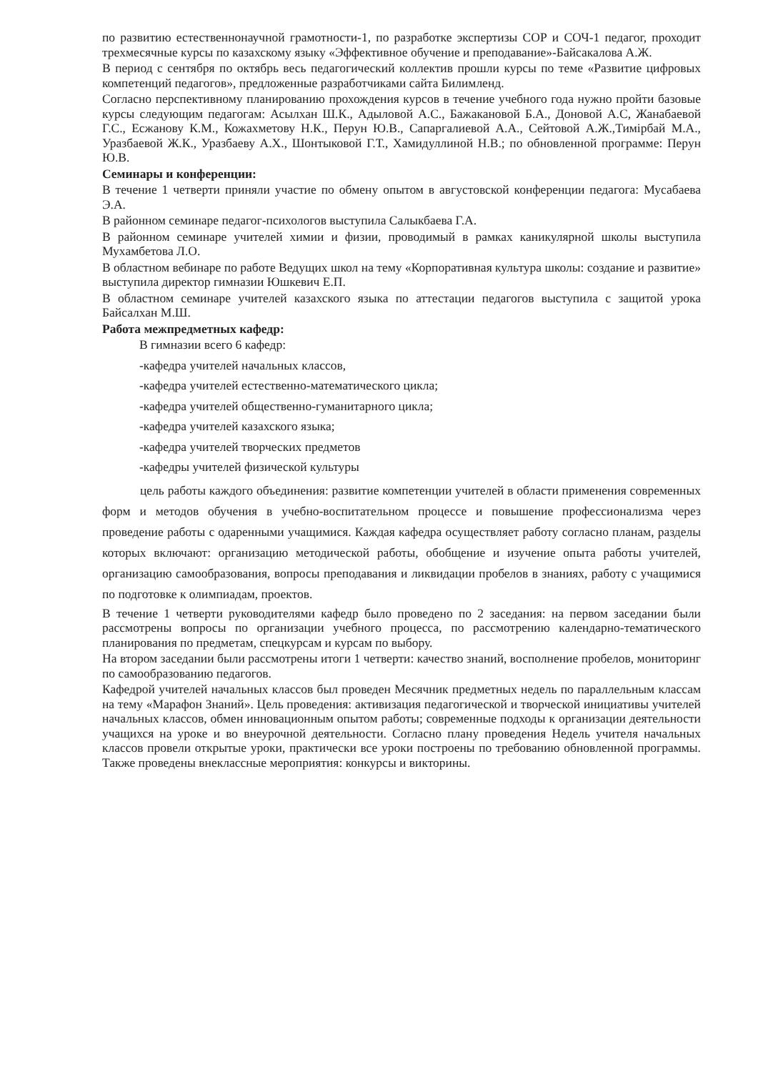по развитию естественнонаучной грамотности-1, по разработке экспертизы СОР и СОЧ-1 педагог, проходит трехмесячные курсы по казахскому языку «Эффективное обучение и преподавание»-Байсакалова А.Ж.
В период с сентября по октябрь весь педагогический коллектив прошли курсы по теме «Развитие цифровых компетенций педагогов», предложенные разработчиками сайта Билимленд.
Согласно перспективному планированию прохождения курсов в течение учебного года нужно пройти базовые курсы следующим педагогам: Асылхан Ш.К., Адыловой А.С., Бажакановой Б.А., Доновой А.С, Жанабаевой Г.С., Есжанову К.М., Кожахметову Н.К., Перун Ю.В., Сапаргалиевой А.А., Сейтовой А.Ж.,Тимірбай М.А., Уразбаевой Ж.К., Уразбаеву А.Х., Шонтыковой Г.Т., Хамидуллиной Н.В.; по обновленной программе: Перун Ю.В.
Семинары и конференции:
В течение 1 четверти приняли участие по обмену опытом в августовской конференции педагога: Мусабаева Э.А.
В районном семинаре педагог-психологов выступила Салыкбаева Г.А.
В районном семинаре учителей химии и физии, проводимый в рамках каникулярной школы выступила Мухамбетова Л.О.
В областном вебинаре по работе Ведущих школ на тему «Корпоративная культура школы: создание и развитие» выступила директор гимназии Юшкевич Е.П.
В областном семинаре учителей казахского языка по аттестации педагогов выступила с защитой урока Байсалхан М.Ш.
Работа межпредметных кафедр:
В гимназии всего 6 кафедр:
-кафедра учителей начальных классов,
-кафедра учителей естественно-математического цикла;
-кафедра учителей общественно-гуманитарного цикла;
-кафедра учителей казахского языка;
-кафедра учителей творческих предметов
-кафедры учителей физической культуры
цель работы каждого объединения: развитие компетенции учителей в области применения современных форм и методов обучения в учебно-воспитательном процессе и повышение профессионализма через проведение работы с одаренными учащимися. Каждая кафедра осуществляет работу согласно планам, разделы которых включают: организацию методической работы, обобщение и изучение опыта работы учителей, организацию самообразования, вопросы преподавания и ликвидации пробелов в знаниях, работу с учащимися по подготовке к олимпиадам, проектов.
В течение 1 четверти руководителями кафедр было проведено по 2 заседания: на первом заседании были рассмотрены вопросы по организации учебного процесса, по рассмотрению календарно-тематического планирования по предметам, спецкурсам и курсам по выбору.
На втором заседании были рассмотрены итоги 1 четверти: качество знаний, восполнение пробелов, мониторинг по самообразованию педагогов.
Кафедрой учителей начальных классов был проведен Месячник предметных недель по параллельным классам на тему «Марафон Знаний». Цель проведения: активизация педагогической и творческой инициативы учителей начальных классов, обмен инновационным опытом работы; современные подходы к организации деятельности учащихся на уроке и во внеурочной деятельности. Согласно плану проведения Недель учителя начальных классов провели открытые уроки, практически все уроки построены по требованию обновленной программы. Также проведены внеклассные мероприятия: конкурсы и викторины.